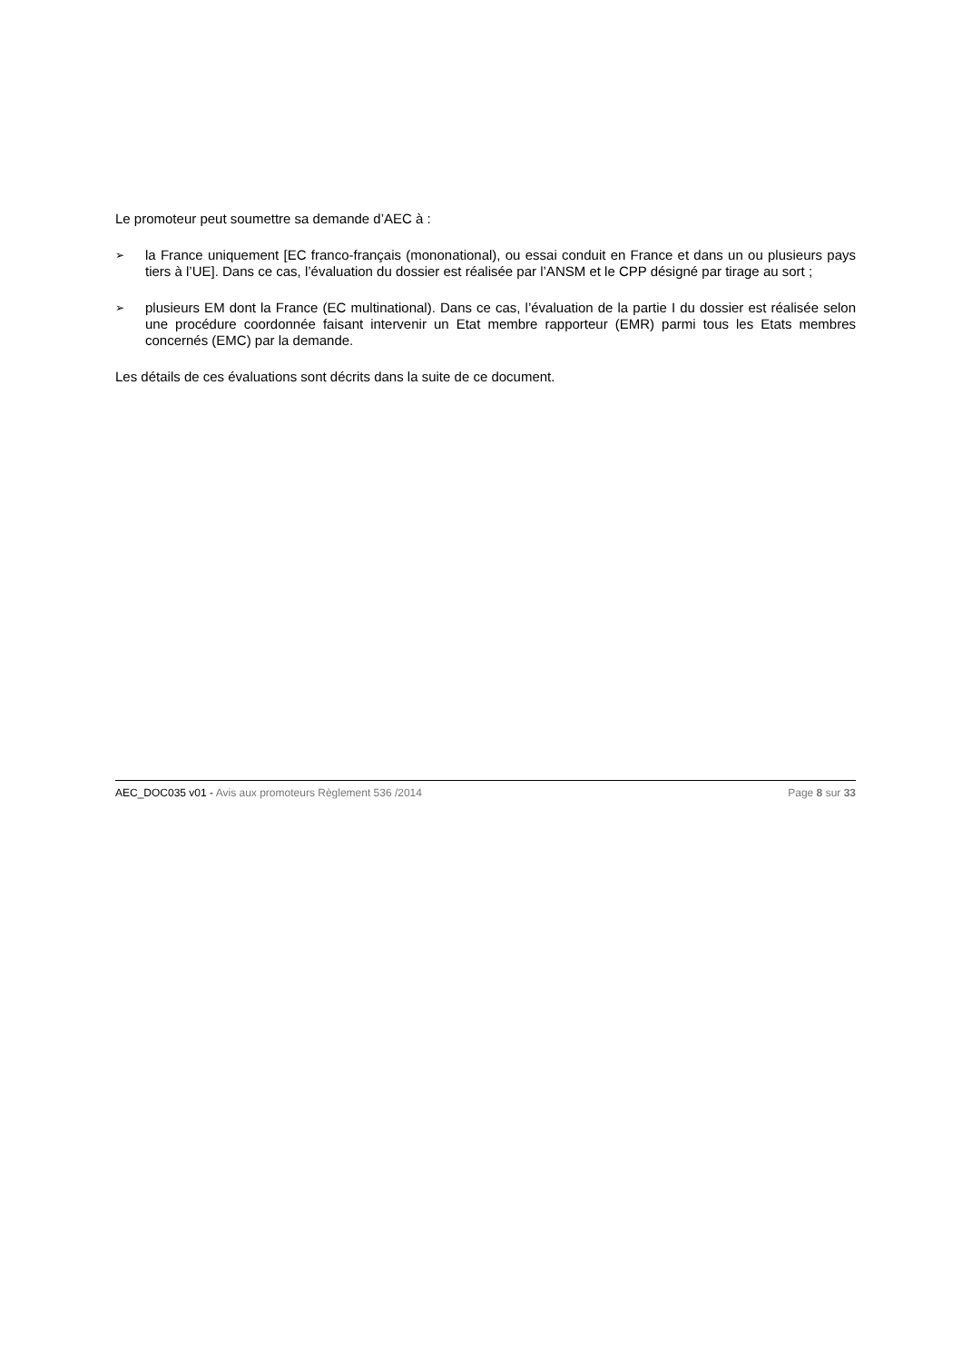Le promoteur peut soumettre sa demande d’AEC à :
➢ la France uniquement [EC franco-français (mononational), ou essai conduit en France et dans un ou plusieurs pays tiers à l’UE]. Dans ce cas, l’évaluation du dossier est réalisée par l’ANSM et le CPP désigné par tirage au sort ;
➢ plusieurs EM dont la France (EC multinational). Dans ce cas, l’évaluation de la partie I du dossier est réalisée selon une procédure coordonnée faisant intervenir un Etat membre rapporteur (EMR) parmi tous les Etats membres concernés (EMC) par la demande.
Les détails de ces évaluations sont décrits dans la suite de ce document.
AEC_DOC035 v01 - Avis aux promoteurs Règlement 536 /2014
Page 8 sur 33